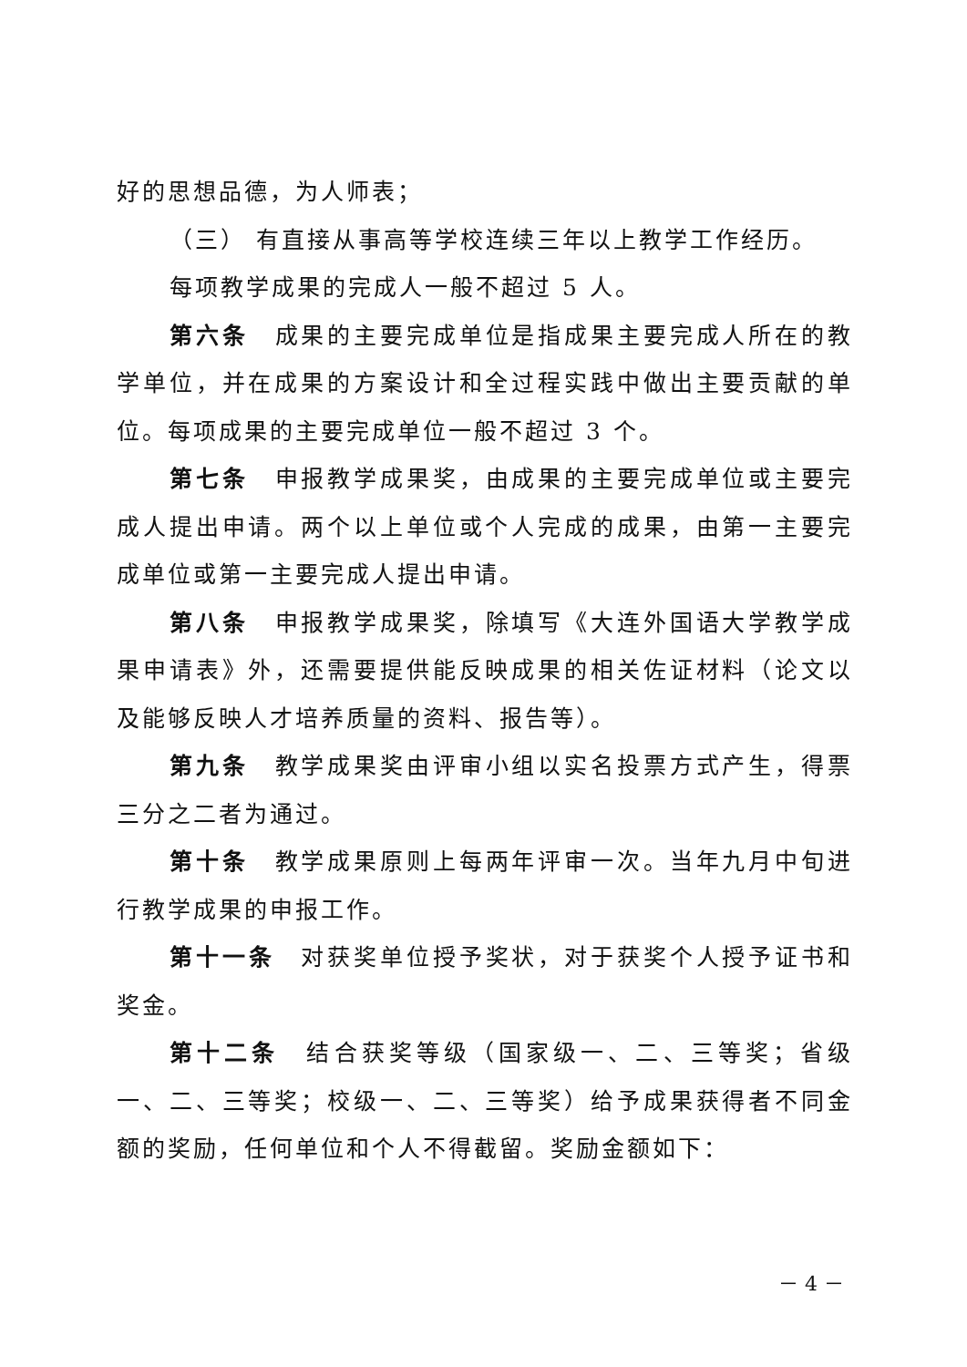好的思想品德，为人师表；
（三） 有直接从事高等学校连续三年以上教学工作经历。
每项教学成果的完成人一般不超过 5 人。
第六条　成果的主要完成单位是指成果主要完成人所在的教学单位，并在成果的方案设计和全过程实践中做出主要贡献的单位。每项成果的主要完成单位一般不超过 3 个。
第七条　申报教学成果奖，由成果的主要完成单位或主要完成人提出申请。两个以上单位或个人完成的成果，由第一主要完成单位或第一主要完成人提出申请。
第八条　申报教学成果奖，除填写《大连外国语大学教学成果申请表》外，还需要提供能反映成果的相关佐证材料（论文以及能够反映人才培养质量的资料、报告等）。
第九条　教学成果奖由评审小组以实名投票方式产生，得票三分之二者为通过。
第十条　教学成果原则上每两年评审一次。当年九月中旬进行教学成果的申报工作。
第十一条　对获奖单位授予奖状，对于获奖个人授予证书和奖金。
第十二条　结合获奖等级（国家级一、二、三等奖；省级一、二、三等奖；校级一、二、三等奖）给予成果获得者不同金额的奖励，任何单位和个人不得截留。奖励金额如下：
－ 4 －